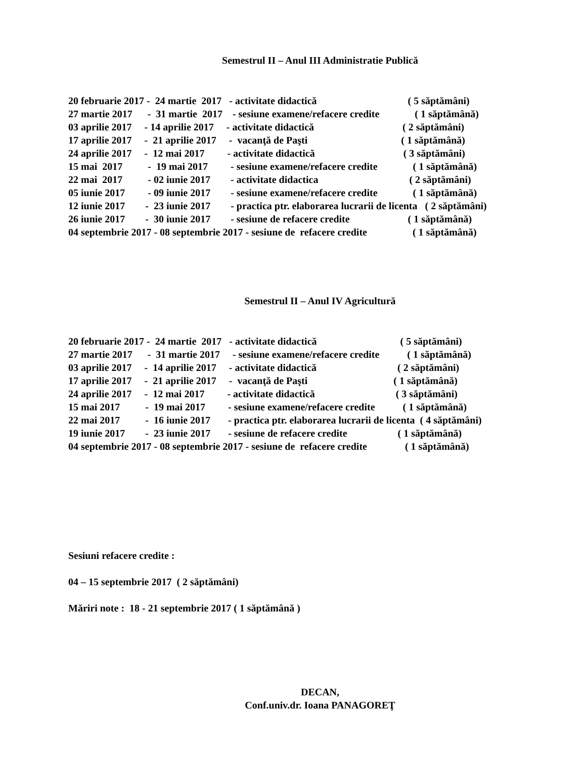Semestrul II – Anul III Administratie Publică
20 februarie 2017 - 24 martie 2017 - activitate didactică ( 5 săptămâni)
27 martie 2017 - 31 martie 2017 - sesiune examene/refacere credite ( 1 săptămână)
03 aprilie 2017 - 14 aprilie 2017 - activitate didactică ( 2 săptămâni)
17 aprilie 2017 - 21 aprilie 2017 - vacanţă de Paşti ( 1 săptămână)
24 aprilie 2017 - 12 mai 2017 - activitate didactică ( 3 săptămâni)
15 mai 2017 - 19 mai 2017 - sesiune examene/refacere credite ( 1 săptămână)
22 mai 2017 - 02 iunie 2017 - activitate didactica ( 2 săptămâni)
05 iunie 2017 - 09 iunie 2017 - sesiune examene/refacere credite ( 1 săptămână)
12 iunie 2017 - 23 iunie 2017 - practica ptr. elaborarea lucrarii de licenta ( 2 săptămâni)
26 iunie 2017 - 30 iunie 2017 - sesiune de refacere credite ( 1 săptămână)
04 septembrie 2017 - 08 septembrie 2017 - sesiune de refacere credite ( 1 săptămână)
Semestrul II – Anul IV Agricultură
20 februarie 2017 - 24 martie 2017 - activitate didactică ( 5 săptămâni)
27 martie 2017 - 31 martie 2017 - sesiune examene/refacere credite ( 1 săptămână)
03 aprilie 2017 - 14 aprilie 2017 - activitate didactică ( 2 săptămâni)
17 aprilie 2017 - 21 aprilie 2017 - vacanţă de Paşti ( 1 săptămână)
24 aprilie 2017 - 12 mai 2017 - activitate didactică ( 3 săptămâni)
15 mai 2017 - 19 mai 2017 - sesiune examene/refacere credite ( 1 săptămână)
22 mai 2017 - 16 iunie 2017 - practica ptr. elaborarea lucrarii de licenta ( 4 săptămâni)
19 iunie 2017 - 23 iunie 2017 - sesiune de refacere credite ( 1 săptămână)
04 septembrie 2017 - 08 septembrie 2017 - sesiune de refacere credite ( 1 săptămână)
Sesiuni refacere credite :
04 – 15 septembrie 2017 ( 2 săptămâni)
Măriri note : 18 - 21 septembrie 2017 ( 1 săptămână )
DECAN,
Conf.univ.dr. Ioana PANAGOREŢ